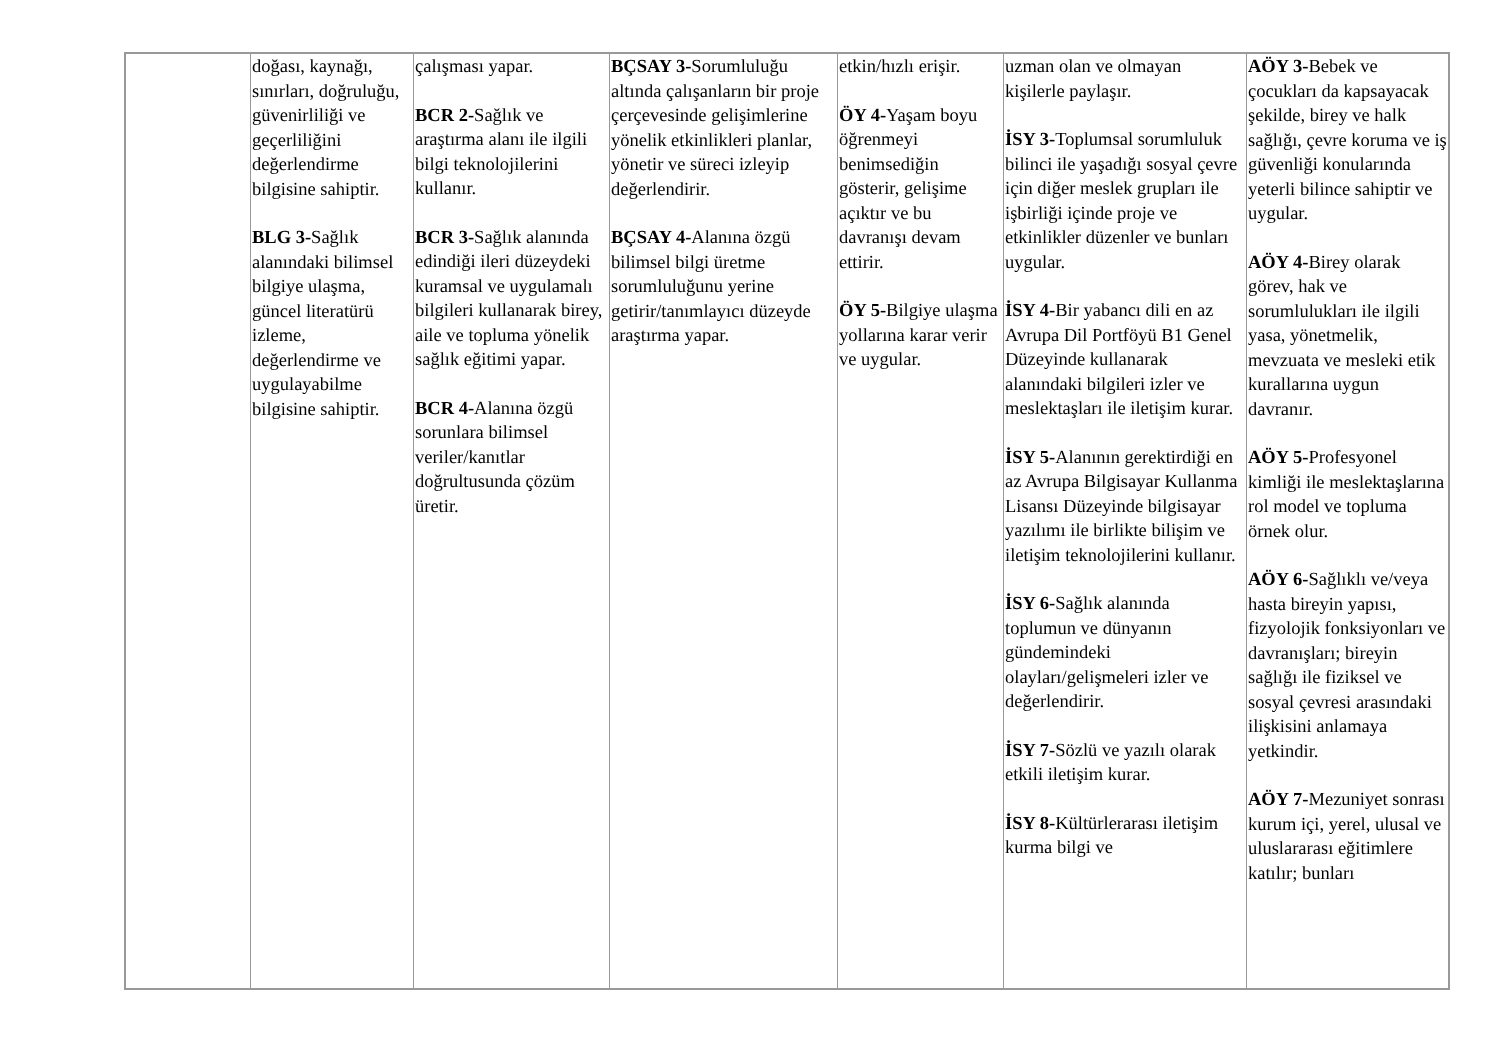| | doğası, kaynağı, sınırları, doğruluğu, güvenirliliği ve geçerliliğini değerlendirme bilgisine sahiptir. BLG 3- Sağlık alanındaki bilimsel bilgiye ulaşma, güncel literatürü izleme, değerlendirme ve uygulayabilme bilgisine sahiptir. | çalışması yapar. BCR 2- Sağlık ve araştırma alanı ile ilgili bilgi teknolojilerini kullanır. BCR 3- Sağlık alanında edindiği ileri düzeydeki kuramsal ve uygulamalı bilgileri kullanarak birey, aile ve topluma yönelik sağlık eğitimi yapar. BCR 4- Alanına özgü sorunlara bilimsel veriler/kanıtlar doğrultusunda çözüm üretir. | BÇSAY 3- Sorumluluğu altında çalışanların bir proje çerçevesinde gelişimlerine yönelik etkinlikleri planlar, yönetir ve süreci izleyip değerlendirir. BÇSAY 4- Alanına özgü bilimsel bilgi üretme sorumluluğunu yerine getirir/tanımlayıcı düzeyde araştırma yapar. | etkin/hızlı erişir. ÖY 4- Yaşam boyu öğrenmeyi benimsediğin gösterir, gelişime açıktır ve bu davranışı devam ettirir. ÖY 5- Bilgiye ulaşma yollarına karar verir ve uygular. | uzman olan ve olmayan kişilerle paylaşır. İSY 3- Toplumsal sorumluluk bilinci ile yaşadığı sosyal çevre için diğer meslek grupları ile işbirliği içinde proje ve etkinlikler düzenler ve bunları uygular. İSY 4- Bir yabancı dili en az Avrupa Dil Portföyü B1 Genel Düzeyinde kullanarak alanındaki bilgileri izler ve meslektaşları ile iletişim kurar. İSY 5- Alanının gerektirdiği en az Avrupa Bilgisayar Kullanma Lisansı Düzeyinde bilgisayar yazılımı ile birlikte bilişim ve iletişim teknolojilerini kullanır. İSY 6- Sağlık alanında toplumun ve dünyanın gündemindeki olayları/gelişmeleri izler ve değerlendirir. İSY 7- Sözlü ve yazılı olarak etkili iletişim kurar. İSY 8- Kültürlerarası iletişim kurma bilgi ve | AÖY 3- Bebek ve çocukları da kapsayacak şekilde, birey ve halk sağlığı, çevre koruma ve iş güvenliği konularında yeterli bilince sahiptir ve uygular. AÖY 4- Birey olarak görev, hak ve sorumlulukları ile ilgili yasa, yönetmelik, mevzuata ve mesleki etik kurallarına uygun davranır. AÖY 5- Profesyonel kimliği ile meslektaşlarına rol model ve topluma örnek olur. AÖY 6- Sağlıklı ve/veya hasta bireyin yapısı, fizyolojik fonksiyonları ve davranışları; bireyin sağlığı ile fiziksel ve sosyal çevresi arasındaki ilişkisini anlamaya yetkindir. AÖY 7- Mezuniyet sonrası kurum içi, yerel, ulusal ve uluslararası eğitimlere katılır; bunları |